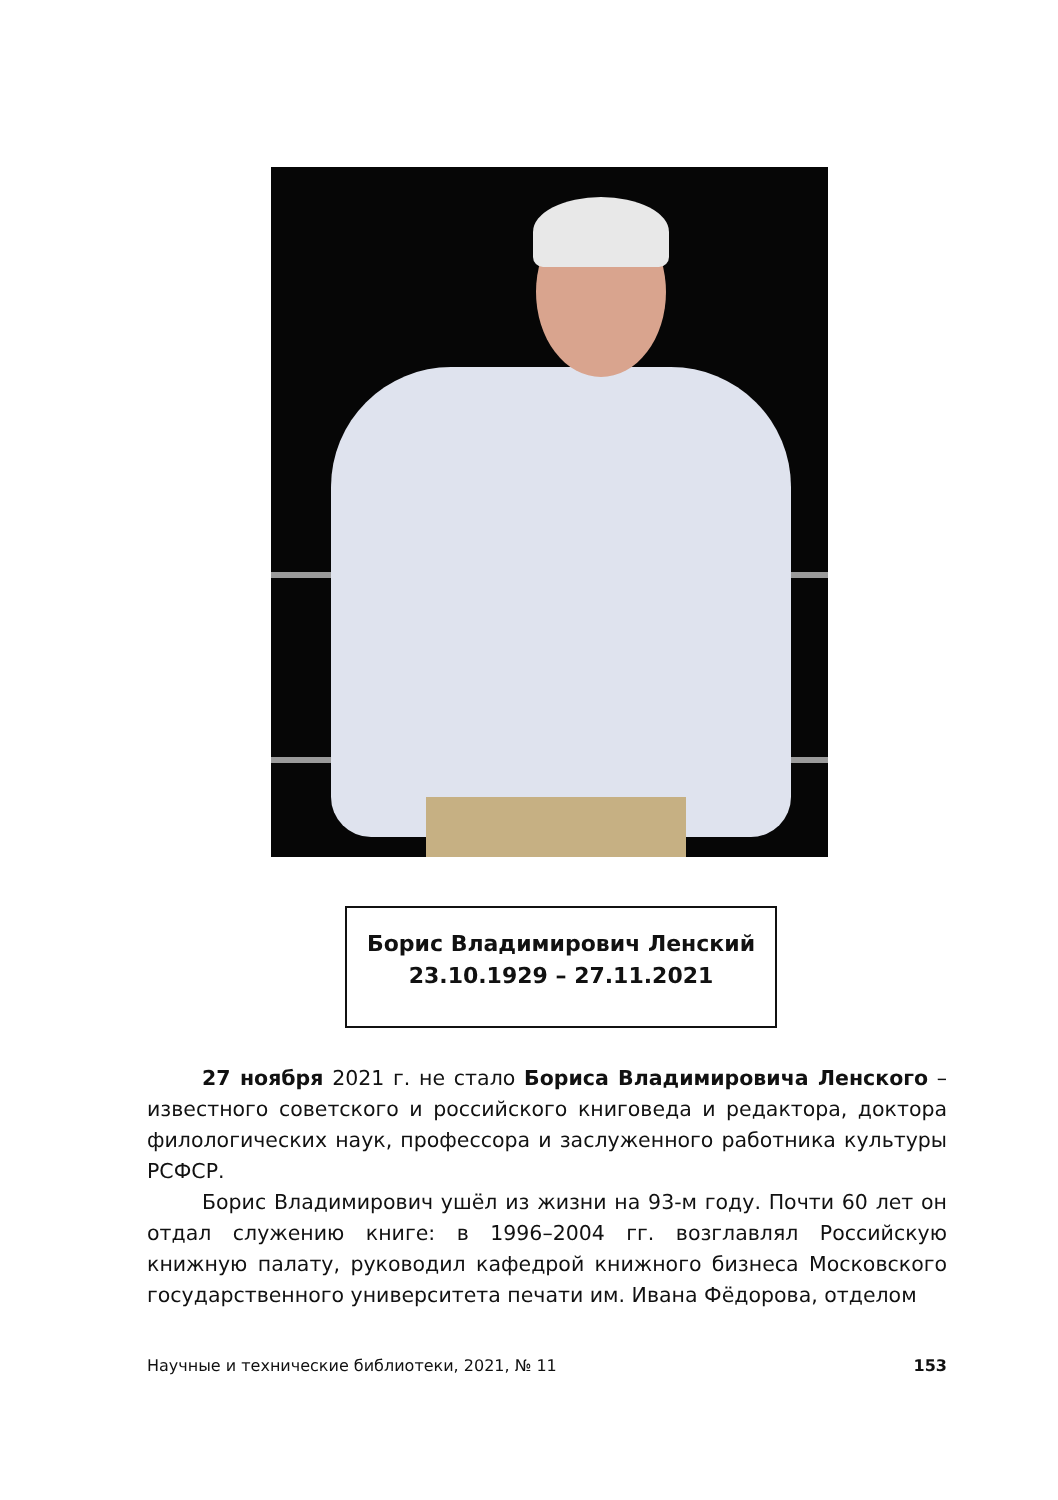Борис Владимирович Ленский
23.10.1929 – 27.11.2021
27 ноября 2021 г. не стало Бориса Владимировича Ленского – известного советского и российского книговеда и редактора, доктора филологических наук, профессора и заслуженного работника культуры РСФСР.
Борис Владимирович ушёл из жизни на 93-м году. Почти 60 лет он отдал служению книге: в 1996–2004 гг. возглавлял Российскую книжную палату, руководил кафедрой книжного бизнеса Московского государственного университета печати им. Ивана Фёдорова, отделом
Научные и технические библиотеки, 2021, № 11 153